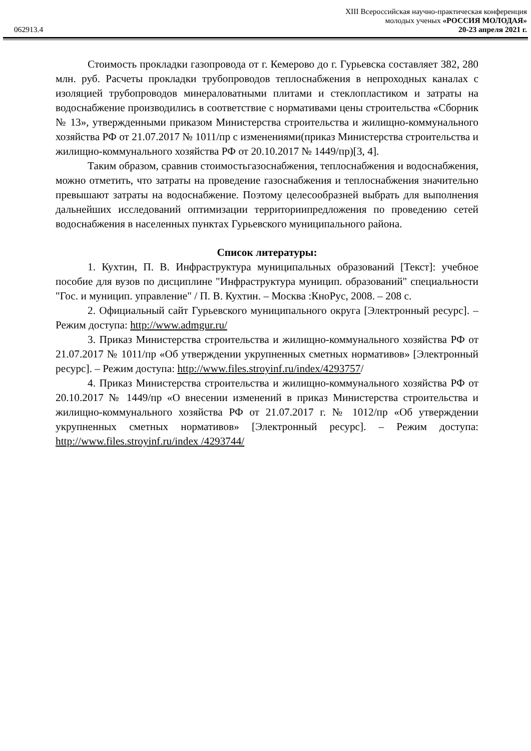XIII Всероссийская научно-практическая конференция
молодых ученых «РОССИЯ МОЛОДАЯ»
062913.4 20-23 апреля 2021 г.
Стоимость прокладки газопровода от г. Кемерово до г. Гурьевска составляет 382, 280 млн. руб. Расчеты прокладки трубопроводов теплоснабжения в непроходных каналах с изоляцией трубопроводов минераловатными плитами и стеклопластиком и затраты на водоснабжение производились в соответствие с нормативами цены строительства «Сборник № 13», утвержденными приказом Министерства строительства и жилищно-коммунального хозяйства РФ от 21.07.2017 № 1011/пр с изменениями(приказ Министерства строительства и жилищно-коммунального хозяйства РФ от 20.10.2017 № 1449/пр)[3, 4].
Таким образом, сравнив стоимостьгазоснабжения, теплоснабжения и водоснабжения, можно отметить, что затраты на проведение газоснабжения и теплоснабжения значительно превышают затраты на водоснабжение. Поэтому целесообразней выбрать для выполнения дальнейших исследований оптимизации территориипредложения по проведению сетей водоснабжения в населенных пунктах Гурьевского муниципального района.
Список литературы:
1. Кухтин, П. В. Инфраструктура муниципальных образований [Текст]: учебное пособие для вузов по дисциплине "Инфраструктура муницип. образований" специальности "Гос. и муницип. управление" / П. В. Кухтин. – Москва :КноРус, 2008. – 208 с.
2. Официальный сайт Гурьевского муниципального округа [Электронный ресурс]. – Режим доступа: http://www.admgur.ru/
3. Приказ Министерства строительства и жилищно-коммунального хозяйства РФ от 21.07.2017 № 1011/пр «Об утверждении укрупненных сметных нормативов» [Электронный ресурс]. – Режим доступа: http://www.files.stroyinf.ru/index/4293757/
4. Приказ Министерства строительства и жилищно-коммунального хозяйства РФ от 20.10.2017 № 1449/пр «О внесении изменений в приказ Министерства строительства и жилищно-коммунального хозяйства РФ от 21.07.2017 г. № 1012/пр «Об утверждении укрупненных сметных нормативов» [Электронный ресурс]. – Режим доступа: http://www.files.stroyinf.ru/index /4293744/